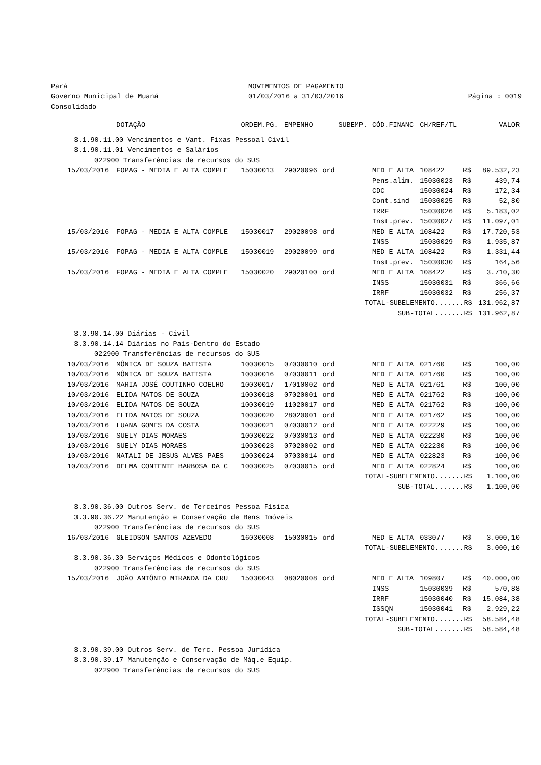| Pará | MOVIMENTOS DE PAGAMENTO | |
| Governo Municipal de Muaná | 01/03/2016 a 31/03/2016 | Página : 0019 |
| Consolidado | | |
| | DOTAÇÃO | ORDEM.PG. | EMPENHO | | SUBEMP. | CÓD.FINANC | CH/REF/TL | | VALOR |
| --- | --- | --- | --- | --- | --- | --- | --- | --- | --- |
| 3.1.90.11.00 Vencimentos e Vant. Fixas Pessoal Civil | | | | | | | | | |
| 3.1.90.11.01 Vencimentos e Salários | | | | | | | | | |
| 022900 Transferências de recursos do SUS | | | | | | | | | |
| 15/03/2016 | FOPAG - MEDIA E ALTA COMPLE | 15030013 | 29020096 | ord | | MED E ALTA | 108422 | R$ | 89.532,23 |
| | | | | | | Pens.alim. | 15030023 | R$ | 439,74 |
| | | | | | | CDC | 15030024 | R$ | 172,34 |
| | | | | | | Cont.sind | 15030025 | R$ | 52,80 |
| | | | | | | IRRF | 15030026 | R$ | 5.183,02 |
| | | | | | | Inst.prev. | 15030027 | R$ | 11.097,01 |
| 15/03/2016 | FOPAG - MEDIA E ALTA COMPLE | 15030017 | 29020098 | ord | | MED E ALTA | 108422 | R$ | 17.720,53 |
| | | | | | | INSS | 15030029 | R$ | 1.935,87 |
| 15/03/2016 | FOPAG - MEDIA E ALTA COMPLE | 15030019 | 29020099 | ord | | MED E ALTA | 108422 | R$ | 1.331,44 |
| | | | | | | Inst.prev. | 15030030 | R$ | 164,56 |
| 15/03/2016 | FOPAG - MEDIA E ALTA COMPLE | 15030020 | 29020100 | ord | | MED E ALTA | 108422 | R$ | 3.710,30 |
| | | | | | | INSS | 15030031 | R$ | 366,66 |
| | | | | | | IRRF | 15030032 | R$ | 256,37 |
| TOTAL-SUBELEMENTO.......R$ | | | | | | | | | 131.962,87 |
| SUB-TOTAL.......R$ | | | | | | | | | 131.962,87 |
| 3.3.90.14.00 Diárias - Civil | | | | | | | | | |
| 3.3.90.14.14 Diárias no País-Dentro do Estado | | | | | | | | | |
| 022900 Transferências de recursos do SUS | | | | | | | | | |
| 10/03/2016 | MÔNICA DE SOUZA BATISTA | 10030015 | 07030010 | ord | | MED E ALTA | 021760 | R$ | 100,00 |
| 10/03/2016 | MÔNICA DE SOUZA BATISTA | 10030016 | 07030011 | ord | | MED E ALTA | 021760 | R$ | 100,00 |
| 10/03/2016 | MARIA JOSÉ COUTINHO COELHO | 10030017 | 17010002 | ord | | MED E ALTA | 021761 | R$ | 100,00 |
| 10/03/2016 | ELIDA MATOS DE SOUZA | 10030018 | 07020001 | ord | | MED E ALTA | 021762 | R$ | 100,00 |
| 10/03/2016 | ELIDA MATOS DE SOUZA | 10030019 | 11020017 | ord | | MED E ALTA | 021762 | R$ | 100,00 |
| 10/03/2016 | ELIDA MATOS DE SOUZA | 10030020 | 28020001 | ord | | MED E ALTA | 021762 | R$ | 100,00 |
| 10/03/2016 | LUANA GOMES DA COSTA | 10030021 | 07030012 | ord | | MED E ALTA | 022229 | R$ | 100,00 |
| 10/03/2016 | SUELY DIAS MORAES | 10030022 | 07030013 | ord | | MED E ALTA | 022230 | R$ | 100,00 |
| 10/03/2016 | SUELY DIAS MORAES | 10030023 | 07020002 | ord | | MED E ALTA | 022230 | R$ | 100,00 |
| 10/03/2016 | NATALI DE JESUS ALVES PAES | 10030024 | 07030014 | ord | | MED E ALTA | 022823 | R$ | 100,00 |
| 10/03/2016 | DELMA CONTENTE BARBOSA DA C | 10030025 | 07030015 | ord | | MED E ALTA | 022824 | R$ | 100,00 |
| TOTAL-SUBELEMENTO.......R$ | | | | | | | | | 1.100,00 |
| SUB-TOTAL.......R$ | | | | | | | | | 1.100,00 |
| 3.3.90.36.00 Outros Serv. de Terceiros Pessoa Física | | | | | | | | | |
| 3.3.90.36.22 Manutenção e Conservação de Bens Imóveis | | | | | | | | | |
| 022900 Transferências de recursos do SUS | | | | | | | | | |
| 16/03/2016 | GLEIDSON SANTOS AZEVEDO | 16030008 | 15030015 | ord | | MED E ALTA | 033077 | R$ | 3.000,10 |
| TOTAL-SUBELEMENTO.......R$ | | | | | | | | | 3.000,10 |
| 3.3.90.36.30 Serviços Médicos e Odontológicos | | | | | | | | | |
| 022900 Transferências de recursos do SUS | | | | | | | | | |
| 15/03/2016 | JOÃO ANTÔNIO MIRANDA DA CRU | 15030043 | 08020008 | ord | | MED E ALTA | 109807 | R$ | 40.000,00 |
| | | | | | | INSS | 15030039 | R$ | 570,88 |
| | | | | | | IRRF | 15030040 | R$ | 15.084,38 |
| | | | | | | ISSQN | 15030041 | R$ | 2.929,22 |
| TOTAL-SUBELEMENTO.......R$ | | | | | | | | | 58.584,48 |
| SUB-TOTAL.......R$ | | | | | | | | | 58.584,48 |
| 3.3.90.39.00 Outros Serv. de Terc. Pessoa Jurídica | | | | | | | | | |
| 3.3.90.39.17 Manutenção e Conservação de Máq.e Equip. | | | | | | | | | |
| 022900 Transferências de recursos do SUS | | | | | | | | | |